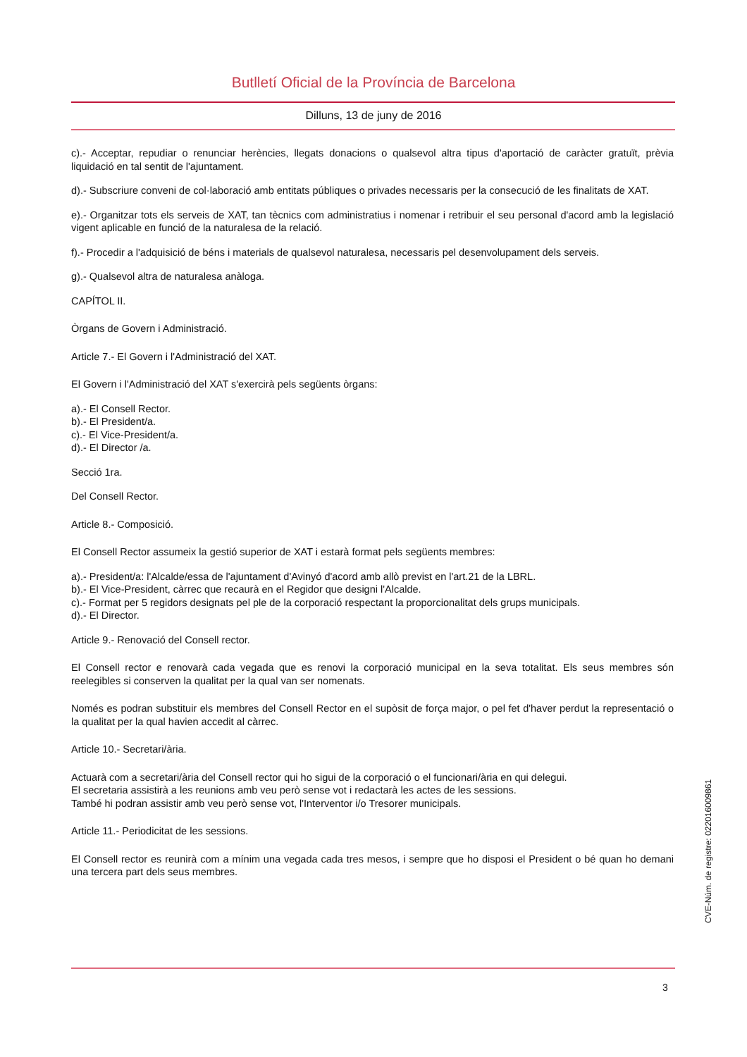Butlletí Oficial de la Província de Barcelona
Dilluns, 13 de juny de 2016
c).- Acceptar, repudiar o renunciar herències, llegats donacions o qualsevol altra tipus d'aportació de caràcter gratuït, prèvia liquidació en tal sentit de l'ajuntament.
d).- Subscriure conveni de col·laboració amb entitats públiques o privades necessaris per la consecució de les finalitats de XAT.
e).- Organitzar tots els serveis de XAT, tan tècnics com administratius i nomenar i retribuir el seu personal d'acord amb la legislació vigent aplicable en funció de la naturalesa de la relació.
f).- Procedir a l'adquisició de béns i materials de qualsevol naturalesa, necessaris pel desenvolupament dels serveis.
g).- Qualsevol altra de naturalesa anàloga.
CAPÍTOL II.
Òrgans de Govern i Administració.
Article 7.- El Govern i l'Administració del XAT.
El Govern i l'Administració del XAT s'exercirà pels següents òrgans:
a).- El Consell Rector.
b).- El President/a.
c).- El Vice-President/a.
d).- El Director /a.
Secció 1ra.
Del Consell Rector.
Article 8.- Composició.
El Consell Rector assumeix la gestió superior de XAT i estarà format pels següents membres:
a).- President/a: l'Alcalde/essa de l'ajuntament d'Avinyó d'acord amb allò previst en l'art.21 de la LBRL.
b).- El Vice-President, càrrec que recaurà en el Regidor que designi l'Alcalde.
c).- Format per 5 regidors designats pel ple de la corporació respectant la proporcionalitat dels grups municipals.
d).- El Director.
Article 9.- Renovació del Consell rector.
El Consell rector e renovarà cada vegada que es renovi la corporació municipal en la seva totalitat. Els seus membres són reelegibles si conserven la qualitat per la qual van ser nomenats.
Només es podran substituir els membres del Consell Rector en el supòsit de força major, o pel fet d'haver perdut la representació o la qualitat per la qual havien accedit al càrrec.
Article 10.- Secretari/ària.
Actuarà com a secretari/ària del Consell rector qui ho sigui de la corporació o el funcionari/ària en qui delegui.
El secretaria assistirà a les reunions amb veu però sense vot i redactarà les actes de les sessions.
També hi podran assistir amb veu però sense vot, l'Interventor i/o Tresorer municipals.
Article 11.- Periodicitat de les sessions.
El Consell rector es reunirà com a mínim una vegada cada tres mesos, i sempre que ho disposi el President o bé quan ho demani una tercera part dels seus membres.
CVE-Núm. de registre: 022016009861
3